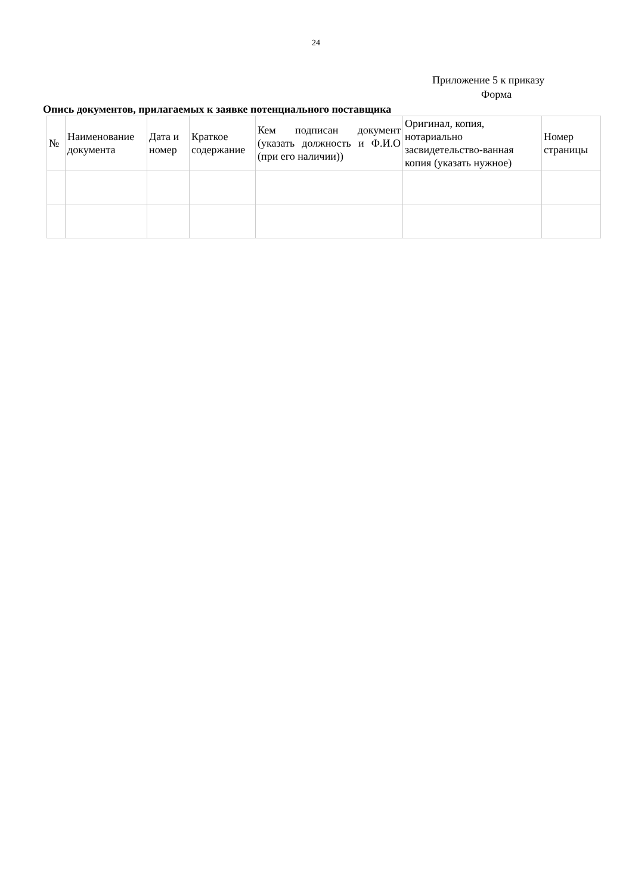24
Приложение 5 к приказу
Форма
Опись документов, прилагаемых к заявке потенциального поставщика
| № | Наименование документа | Дата и номер | Краткое содержание | Кем подписан документ (указать должность и Ф.И.О (при его наличии)) | Оригинал, копия, нотариально засвидетельство-ванная копия (указать нужное) | Номер страницы |